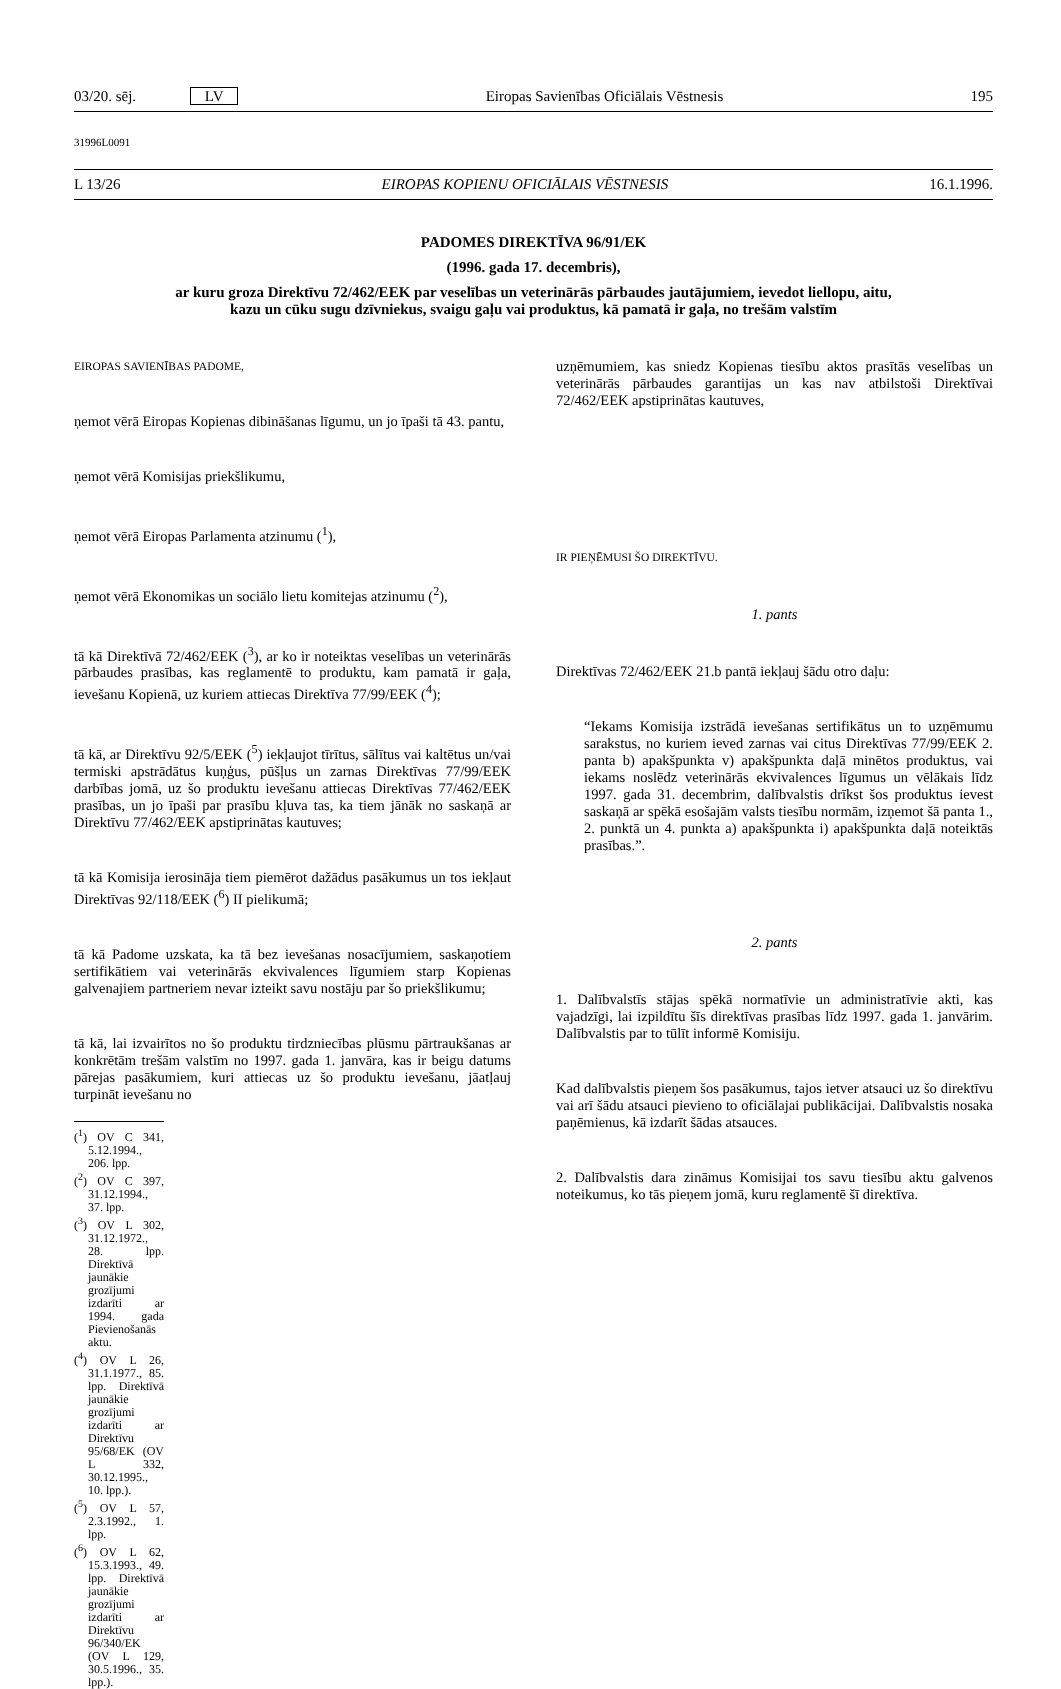03/20. sēj. LV Eiropas Savienības Oficiālais Vēstnesis 195
31996L0091
L 13/26 EIROPAS KOPIENU OFICIĀLAIS VĒSTNESIS 16.1.1996.
PADOMES DIREKTĪVA 96/91/EK
(1996. gada 17. decembris),
ar kuru groza Direktīvu 72/462/EEK par veselības un veterinārās pārbaudes jautājumiem, ievedot liellopu, aitu, kazu un cūku sugu dzīvniekus, svaigu gaļu vai produktus, kā pamatā ir gaļa, no trešām valstīm
EIROPAS SAVIENĪBAS PADOME,
ņemot vērā Eiropas Kopienas dibināšanas līgumu, un jo īpaši tā 43. pantu,
ņemot vērā Komisijas priekšlikumu,
ņemot vērā Eiropas Parlamenta atzinumu (<sup>1</sup>),
ņemot vērā Ekonomikas un sociālo lietu komitejas atzinumu (<sup>2</sup>),
tā kā Direktīvā 72/462/EEK (<sup>3</sup>), ar ko ir noteiktas veselības un veterinārās pārbaudes prasības, kas reglamentē to produktu, kam pamatā ir gaļa, ievešanu Kopienā, uz kuriem attiecas Direktīva 77/99/EEK (<sup>4</sup>);
tā kā, ar Direktīvu 92/5/EEK (<sup>5</sup>) iekļaujot tīrītus, sālītus vai kaltētus un/vai termiski apstrādātus kuņģus, pūšļus un zarnas Direktīvas 77/99/EEK darbības jomā, uz šo produktu ievešanu attiecas Direktīvas 77/462/EEK prasības, un jo īpaši par prasību kļuva tas, ka tiem jānāk no saskaņā ar Direktīvu 77/462/EEK apstiprinātas kautuves;
tā kā Komisija ierosināja tiem piemērot dažādus pasākumus un tos iekļaut Direktīvas 92/118/EEK (<sup>6</sup>) II pielikumā;
tā kā Padome uzskata, ka tā bez ievešanas nosacījumiem, saskaņotiem sertifikātiem vai veterinārās ekvivalences līgumiem starp Kopienas galvenajiem partneriem nevar izteikt savu nostāju par šo priekšlikumu;
tā kā, lai izvairītos no šo produktu tirdzniecības plūsmu pārtraukšanas ar konkrētām trešām valstīm no 1997. gada 1. janvāra, kas ir beigu datums pārejas pasākumiem, kuri attiecas uz šo produktu ievešanu, jāatļauj turpināt ievešanu no
(<sup>1</sup>) OV C 341, 5.12.1994., 206. lpp.
(<sup>2</sup>) OV C 397, 31.12.1994., 37. lpp.
(<sup>3</sup>) OV L 302, 31.12.1972., 28. lpp. Direktīvā jaunākie grozījumi izdarīti ar 1994. gada Pievienošanās aktu.
(<sup>4</sup>) OV L 26, 31.1.1977., 85. lpp. Direktīvā jaunākie grozījumi izdarīti ar Direktīvu 95/68/EK (OV L 332, 30.12.1995., 10. lpp.).
(<sup>5</sup>) OV L 57, 2.3.1992., 1. lpp.
(<sup>6</sup>) OV L 62, 15.3.1993., 49. lpp. Direktīvā jaunākie grozījumi izdarīti ar Direktīvu 96/340/EK (OV L 129, 30.5.1996., 35. lpp.).
uzņēmumiem, kas sniedz Kopienas tiesību aktos prasītās veselības un veterinārās pārbaudes garantijas un kas nav atbilstoši Direktīvai 72/462/EEK apstiprinātas kautuves,
IR PIEŅĒMUSI ŠO DIREKTĪVU.
1. pants
Direktīvas 72/462/EEK 21.b pantā iekļauj šādu otro daļu:
“Iekams Komisija izstrādā ievešanas sertifikātus un to uzņēmumu sarakstus, no kuriem ieved zarnas vai citus Direktīvas 77/99/EEK 2. panta b) apakšpunkta v) apakšpunkta daļā minētos produktus, vai iekams noslēdz veterinārās ekvivalences līgumus un vēlākais līdz 1997. gada 31. decembrim, dalībvalstis drīkst šos produktus ievest saskaņā ar spēkā esošajām valsts tiesību normām, izņemot šā panta 1., 2. punktā un 4. punkta a) apakšpunkta i) apakšpunkta daļā noteiktās prasības.”.
2. pants
1. Dalībvalstīs stājas spēkā normatīvie un administratīvie akti, kas vajadzīgi, lai izpildītu šīs direktīvas prasības līdz 1997. gada 1. janvārim. Dalībvalstis par to tūlīt informē Komisiju.
Kad dalībvalstis pieņem šos pasākumus, tajos ietver atsauci uz šo direktīvu vai arī šādu atsauci pievieno to oficiālajai publikācijai. Dalībvalstis nosaka paņēmienus, kā izdarīt šādas atsauces.
2. Dalībvalstis dara zināmus Komisijai tos savu tiesību aktu galvenos noteikumus, ko tās pieņem jomā, kuru reglamentē šī direktīva.